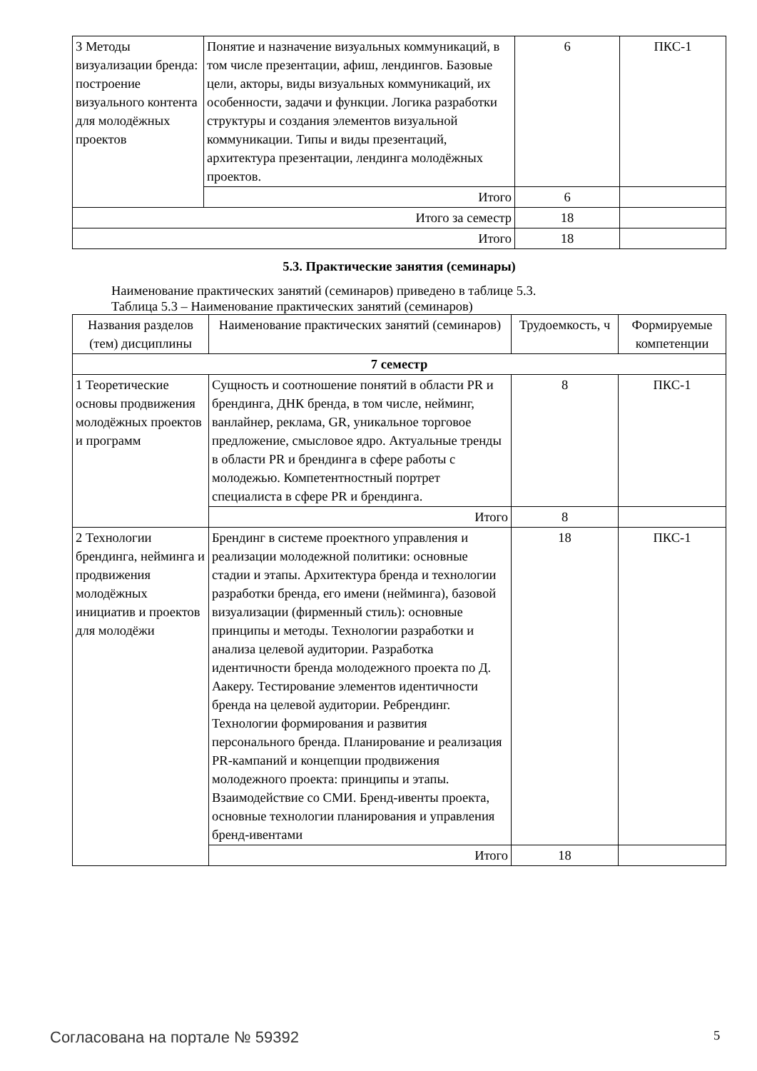| 3 Методы визуализации бренда: построение визуального контента для молодёжных проектов | Понятие и назначение визуальных коммуникаций, в том числе презентации, афиш, лендингов. Базовые цели, акторы, виды визуальных коммуникаций, их особенности, задачи и функции. Логика разработки структуры и создания элементов визуальной коммуникации. Типы и виды презентаций, архитектура презентации, лендинга молодёжных проектов. | 6 | ПКС-1 |
| | Итого | 6 | |
| Итого за семестр | | 18 | |
| Итого | | 18 | |
5.3. Практические занятия (семинары)
Наименование практических занятий (семинаров) приведено в таблице 5.3.
Таблица 5.3 – Наименование практических занятий (семинаров)
| Названия разделов (тем) дисциплины | Наименование практических занятий (семинаров) | Трудоемкость, ч | Формируемые компетенции |
| --- | --- | --- | --- |
| 7 семестр | | | |
| 1 Теоретические основы продвижения молодёжных проектов и программ | Сущность и соотношение понятий в области PR и брендинга, ДНК бренда, в том числе, нейминг, ванлайнер, реклама, GR, уникальное торговое предложение, смысловое ядро. Актуальные тренды в области PR и брендинга в сфере работы с молодежью. Компетентностный портрет специалиста в сфере PR и брендинга. | 8 | ПКС-1 |
| | Итого | 8 | |
| 2 Технологии брендинга, нейминга и продвижения молодёжных инициатив и проектов для молодёжи | Брендинг в системе проектного управления и реализации молодежной политики: основные стадии и этапы. Архитектура бренда и технологии разработки бренда, его имени (нейминга), базовой визуализации (фирменный стиль): основные принципы и методы. Технологии разработки и анализа целевой аудитории. Разработка идентичности бренда молодежного проекта по Д. Аакеру. Тестирование элементов идентичности бренда на целевой аудитории. Ребрендинг. Технологии формирования и развития персонального бренда. Планирование и реализация PR-кампаний и концепции продвижения молодежного проекта: принципы и этапы. Взаимодействие со СМИ. Бренд-ивенты проекта, основные технологии планирования и управления бренд-ивентами | 18 | ПКС-1 |
| | Итого | 18 | |
Согласована на портале № 59392 5